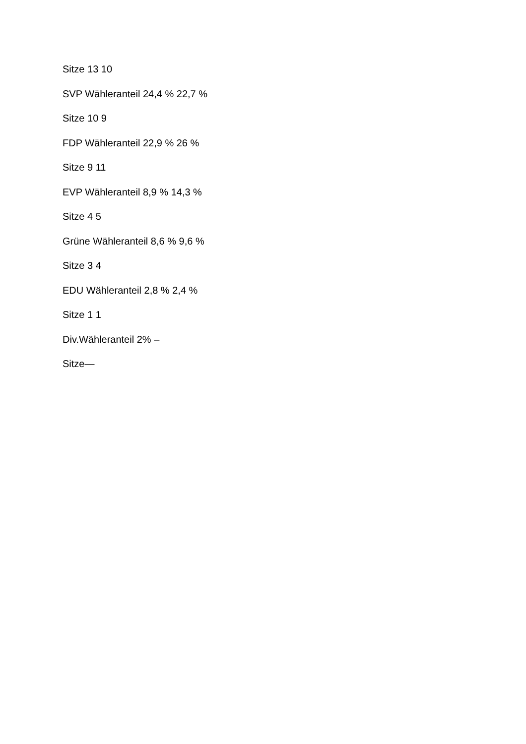Sitze 13 10
SVP Wähleranteil 24,4 % 22,7 %
Sitze 10 9
FDP Wähleranteil 22,9 % 26 %
Sitze 9 11
EVP Wähleranteil 8,9 % 14,3 %
Sitze 4 5
Grüne Wähleranteil 8,6 % 9,6 %
Sitze 3 4
EDU Wähleranteil 2,8 % 2,4 %
Sitze 1 1
Div.Wähleranteil 2% –
Sitze—